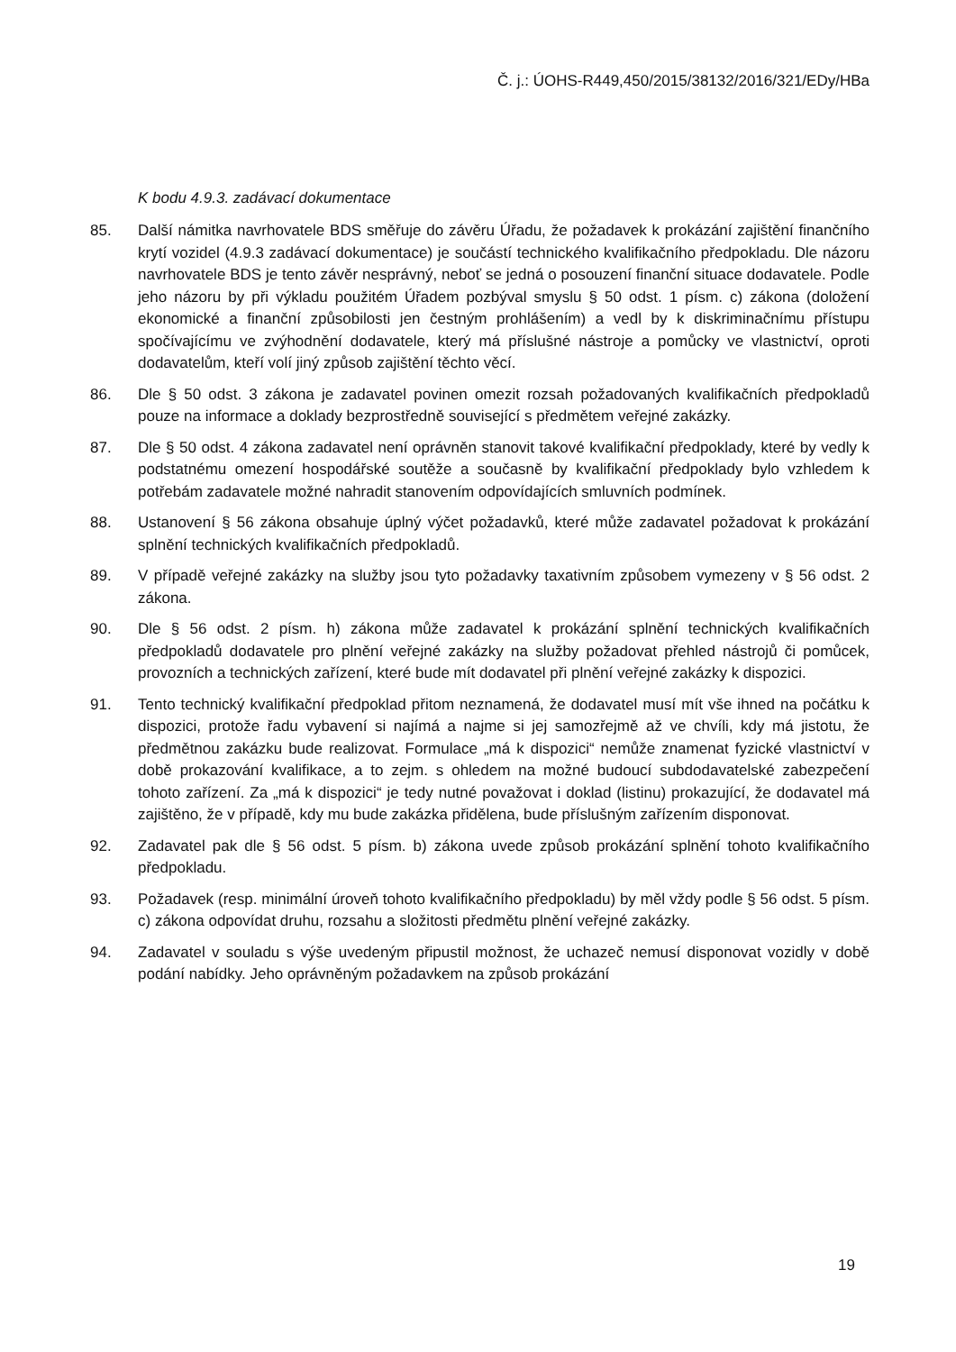Č. j.: ÚOHS-R449,450/2015/38132/2016/321/EDy/HBa
K bodu 4.9.3. zadávací dokumentace
85. Další námitka navrhovatele BDS směřuje do závěru Úřadu, že požadavek k prokázání zajištění finančního krytí vozidel (4.9.3 zadávací dokumentace) je součástí technického kvalifikačního předpokladu. Dle názoru navrhovatele BDS je tento závěr nesprávný, neboť se jedná o posouzení finanční situace dodavatele. Podle jeho názoru by při výkladu použitém Úřadem pozbýval smyslu § 50 odst. 1 písm. c) zákona (doložení ekonomické a finanční způsobilosti jen čestným prohlášením) a vedl by k diskriminačnímu přístupu spočívajícímu ve zvýhodnění dodavatele, který má příslušné nástroje a pomůcky ve vlastnictví, oproti dodavatelům, kteří volí jiný způsob zajištění těchto věcí.
86. Dle § 50 odst. 3 zákona je zadavatel povinen omezit rozsah požadovaných kvalifikačních předpokladů pouze na informace a doklady bezprostředně související s předmětem veřejné zakázky.
87. Dle § 50 odst. 4 zákona zadavatel není oprávněn stanovit takové kvalifikační předpoklady, které by vedly k podstatnému omezení hospodářské soutěže a současně by kvalifikační předpoklady bylo vzhledem k potřebám zadavatele možné nahradit stanovením odpovídajících smluvních podmínek.
88. Ustanovení § 56 zákona obsahuje úplný výčet požadavků, které může zadavatel požadovat k prokázání splnění technických kvalifikačních předpokladů.
89. V případě veřejné zakázky na služby jsou tyto požadavky taxativním způsobem vymezeny v § 56 odst. 2 zákona.
90. Dle § 56 odst. 2 písm. h) zákona může zadavatel k prokázání splnění technických kvalifikačních předpokladů dodavatele pro plnění veřejné zakázky na služby požadovat přehled nástrojů či pomůcek, provozních a technických zařízení, které bude mít dodavatel při plnění veřejné zakázky k dispozici.
91. Tento technický kvalifikační předpoklad přitom neznamená, že dodavatel musí mít vše ihned na počátku k dispozici, protože řadu vybavení si najímá a najme si jej samozřejmě až ve chvíli, kdy má jistotu, že předmětnou zakázku bude realizovat. Formulace „má k dispozici“ nemůže znamenat fyzické vlastnictví v době prokazování kvalifikace, a to zejm. s ohledem na možné budoucí subdodavatelské zabezpečení tohoto zařízení. Za „má k dispozici“ je tedy nutné považovat i doklad (listinu) prokazující, že dodavatel má zajištěno, že v případě, kdy mu bude zakázka přidělena, bude příslušným zařízením disponovat.
92. Zadavatel pak dle § 56 odst. 5 písm. b) zákona uvede způsob prokázání splnění tohoto kvalifikačního předpokladu.
93. Požadavek (resp. minimální úroveň tohoto kvalifikačního předpokladu) by měl vždy podle § 56 odst. 5 písm. c) zákona odpovídat druhu, rozsahu a složitosti předmětu plnění veřejné zakázky.
94. Zadavatel v souladu s výše uvedeným připustil možnost, že uchazeč nemusí disponovat vozidly v době podání nabídky. Jeho oprávněným požadavkem na způsob prokázání
19